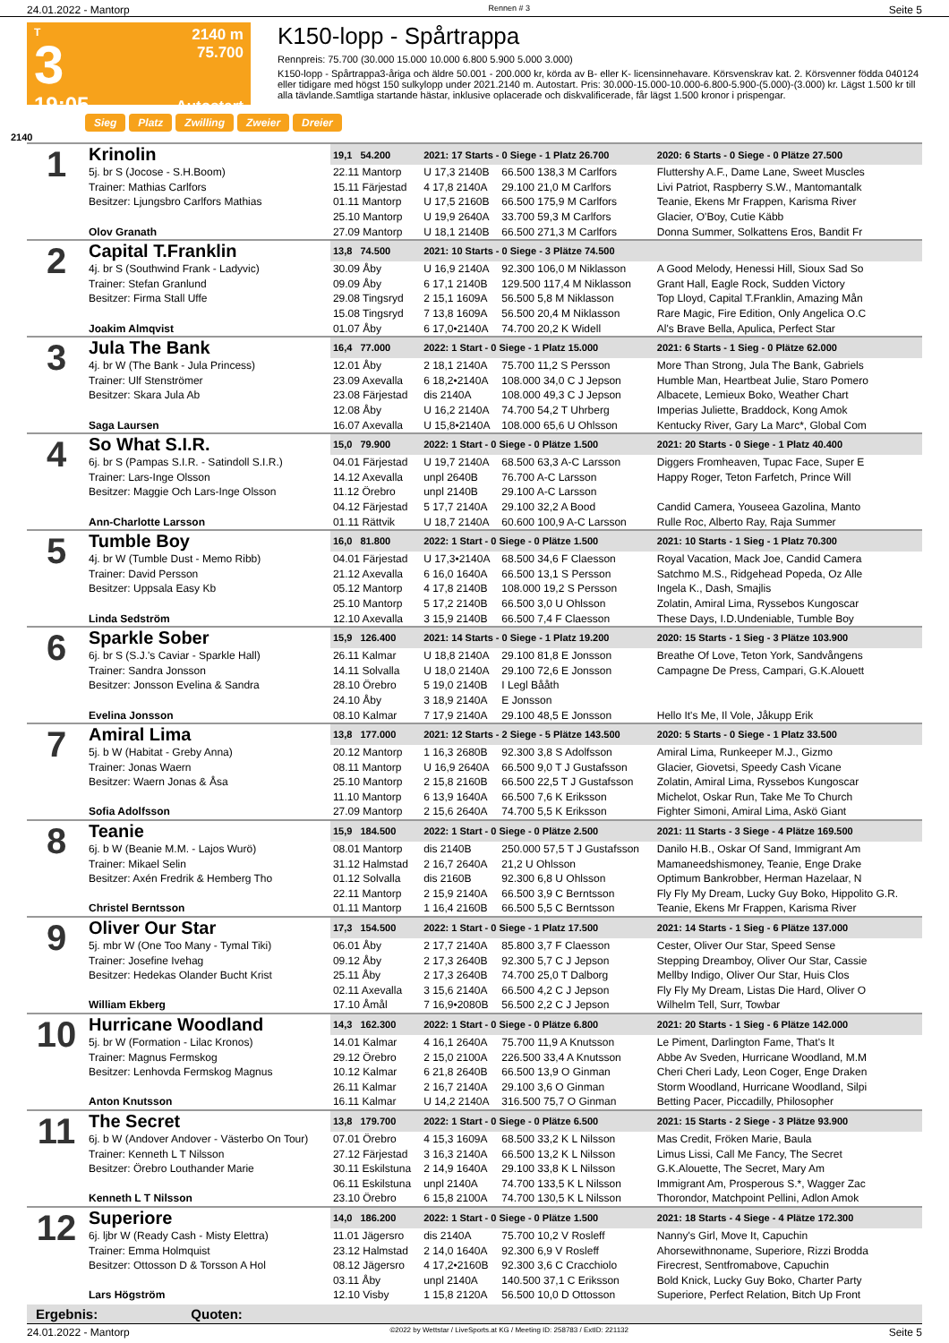24.01.2022 - Mantorp Rennen # 3 Seite 5
T
3
19:05
2140 m
75.700
Autostart
K150-lopp - Spårtrappa
Rennpreis: 75.700 (30.000 15.000 10.000 6.800 5.900 5.000 3.000)
K150-lopp - Spårtrappa3-åriga och äldre 50.001 - 200.000 kr, körda av B- eller K- licensinnehavare. Körsvenskrav kat. 2. Körsvenner födda 040124 eller tidigare med högst 150 sulkylopp under 2021.2140 m. Autostart. Pris: 30.000-15.000-10.000-6.800-5.900-(5.000)-(3.000) kr. Lägst 1.500 kr till alla tävlande.Samtliga startande hästar, inklusive oplacerade och diskvalificerade, får lägst 1.500 kronor i prispengar.
Sieg Platz Zwilling Zweier Dreier
2140
| 1 | Krinolin | 19,1 54.200 | 2021: 17 Starts - 0 Siege - 1 Platz 26.700 | | 2020: 6 Starts - 0 Siege - 0 Plätze 27.500 |
| | 5j. br S (Jocose - S.H.Boom) | 22.11 Mantorp | U 17,3 2140B | 66.500 138,3 M Carlfors | Fluttershy A.F., Dame Lane, Sweet Muscles |
| | Trainer: Mathias Carlfors | 15.11 Färjestad | 4 17,8 2140A | 29.100 21,0 M Carlfors | Livi Patriot, Raspberry S.W., Mantomantalk |
| | Besitzer: Ljungsbro Carlfors Mathias | 01.11 Mantorp | U 17,5 2160B | 66.500 175,9 M Carlfors | Teanie, Ekens Mr Frappen, Karisma River |
| | | 25.10 Mantorp | U 19,9 2640A | 33.700 59,3 M Carlfors | Glacier, O'Boy, Cutie Käbb |
| | Olov Granath | 27.09 Mantorp | U 18,1 2140B | 66.500 271,3 M Carlfors | Donna Summer, Solkattens Eros, Bandit Fr |
| 2 | Capital T.Franklin | 13,8 74.500 | 2021: 10 Starts - 0 Siege - 3 Plätze 74.500 | | |
| | 4j. br S (Southwind Frank - Ladyvic) | 30.09 Åby | U 16,9 2140A | 92.300 106,0 M Niklasson | A Good Melody, Henessi Hill, Sioux Sad So |
| | Trainer: Stefan Granlund | 09.09 Åby | 6 17,1 2140B | 129.500 117,4 M Niklasson | Grant Hall, Eagle Rock, Sudden Victory |
| | Besitzer: Firma Stall Uffe | 29.08 Tingsryd | 2 15,1 1609A | 56.500 5,8 M Niklasson | Top Lloyd, Capital T.Franklin, Amazing Mån |
| | | 15.08 Tingsryd | 7 13,8 1609A | 56.500 20,4 M Niklasson | Rare Magic, Fire Edition, Only Angelica O.C |
| | Joakim Almqvist | 01.07 Åby | 6 17,0•2140A | 74.700 20,2 K Widell | Al's Brave Bella, Apulica, Perfect Star |
| 3 | Jula The Bank | 16,4 77.000 | 2022: 1 Start - 0 Siege - 1 Platz 15.000 | | 2021: 6 Starts - 1 Sieg - 0 Plätze 62.000 |
| | 4j. br W (The Bank - Jula Princess) | 12.01 Åby | 2 18,1 2140A | 75.700 11,2 S Persson | More Than Strong, Jula The Bank, Gabriels |
| | Trainer: Ulf Stenströmer | 23.09 Axevalla | 6 18,2•2140A | 108.000 34,0 C J Jepson | Humble Man, Heartbeat Julie, Staro Pomero |
| | Besitzer: Skara Jula Ab | 23.08 Färjestad | dis 2140A | 108.000 49,3 C J Jepson | Albacete, Lemieux Boko, Weather Chart |
| | | 12.08 Åby | U 16,2 2140A | 74.700 54,2 T Uhrberg | Imperias Juliette, Braddock, Kong Amok |
| | Saga Laursen | 16.07 Axevalla | U 15,8•2140A | 108.000 65,6 U Ohlsson | Kentucky River, Gary La Marc*, Global Com |
| 4 | So What S.I.R. | 15,0 79.900 | 2022: 1 Start - 0 Siege - 0 Plätze 1.500 | | 2021: 20 Starts - 0 Siege - 1 Platz 40.400 |
| | 6j. br S (Pampas S.I.R. - Satindoll S.I.R.) | 04.01 Färjestad | U 19,7 2140A | 68.500 63,3 A-C Larsson | Diggers Fromheaven, Tupac Face, Super E |
| | Trainer: Lars-Inge Olsson | 14.12 Axevalla | unpl 2640B | 76.700 A-C Larsson | Happy Roger, Teton Farfetch, Prince Will |
| | Besitzer: Maggie Och Lars-Inge Olsson | 11.12 Örebro | unpl 2140B | 29.100 A-C Larsson | |
| | | 04.12 Färjestad | 5 17,7 2140A | 29.100 32,2 A Bood | Candid Camera, Youseea Gazolina, Manto |
| | Ann-Charlotte Larsson | 01.11 Rättvik | U 18,7 2140A | 60.600 100,9 A-C Larsson | Rulle Roc, Alberto Ray, Raja Summer |
| 5 | Tumble Boy | 16,0 81.800 | 2022: 1 Start - 0 Siege - 0 Plätze 1.500 | | 2021: 10 Starts - 1 Sieg - 1 Platz 70.300 |
| | 4j. br W (Tumble Dust - Memo Ribb) | 04.01 Färjestad | U 17,3•2140A | 68.500 34,6 F Claesson | Royal Vacation, Mack Joe, Candid Camera |
| | Trainer: David Persson | 21.12 Axevalla | 6 16,0 1640A | 66.500 13,1 S Persson | Satchmo M.S., Ridgehead Popeda, Oz Alle |
| | Besitzer: Uppsala Easy Kb | 05.12 Mantorp | 4 17,8 2140B | 108.000 19,2 S Persson | Ingela K., Dash, Smajlis |
| | | 25.10 Mantorp | 5 17,2 2140B | 66.500 3,0 U Ohlsson | Zolatin, Amiral Lima, Ryssebos Kungoscar |
| | Linda Sedström | 12.10 Axevalla | 3 15,9 2140B | 66.500 7,4 F Claesson | These Days, I.D.Undeniable, Tumble Boy |
| 6 | Sparkle Sober | 15,9 126.400 | 2021: 14 Starts - 0 Siege - 1 Platz 19.200 | | 2020: 15 Starts - 1 Sieg - 3 Plätze 103.900 |
| | 6j. br S (S.J.'s Caviar - Sparkle Hall) | 26.11 Kalmar | U 18,8 2140A | 29.100 81,8 E Jonsson | Breathe Of Love, Teton York, Sandvångens |
| | Trainer: Sandra Jonsson | 14.11 Solvalla | U 18,0 2140A | 29.100 72,6 E Jonsson | Campagne De Press, Campari, G.K.Alouett |
| | Besitzer: Jonsson Evelina & Sandra | 28.10 Örebro | 5 19,0 2140B | I Legl Bååth | |
| | | 24.10 Åby | 3 18,9 2140A | E Jonsson | |
| | Evelina Jonsson | 08.10 Kalmar | 7 17,9 2140A | 29.100 48,5 E Jonsson | Hello It's Me, Il Vole, Jåkupp Erik |
| 7 | Amiral Lima | 13,8 177.000 | 2021: 12 Starts - 2 Siege - 5 Plätze 143.500 | | 2020: 5 Starts - 0 Siege - 1 Platz 33.500 |
| | 5j. b W (Habitat - Greby Anna) | 20.12 Mantorp | 1 16,3 2680B | 92.300 3,8 S Adolfsson | Amiral Lima, Runkeeper M.J., Gizmo |
| | Trainer: Jonas Waern | 08.11 Mantorp | U 16,9 2640A | 66.500 9,0 T J Gustafsson | Glacier, Giovetsi, Speedy Cash Vicane |
| | Besitzer: Waern Jonas & Åsa | 25.10 Mantorp | 2 15,8 2160B | 66.500 22,5 T J Gustafsson | Zolatin, Amiral Lima, Ryssebos Kungoscar |
| | | 11.10 Mantorp | 6 13,9 1640A | 66.500 7,6 K Eriksson | Michelot, Oskar Run, Take Me To Church |
| | Sofia Adolfsson | 27.09 Mantorp | 2 15,6 2640A | 74.700 5,5 K Eriksson | Fighter Simoni, Amiral Lima, Askö Giant |
| 8 | Teanie | 15,9 184.500 | 2022: 1 Start - 0 Siege - 0 Plätze 2.500 | | 2021: 11 Starts - 3 Siege - 4 Plätze 169.500 |
| | 6j. b W (Beanie M.M. - Lajos Wurö) | 08.01 Mantorp | dis 2140B | 250.000 57,5 T J Gustafsson | Danilo H.B., Oskar Of Sand, Immigrant Am |
| | Trainer: Mikael Selin | 31.12 Halmstad | 2 16,7 2640A | 21,2 U Ohlsson | Mamaneedshismoney, Teanie, Enge Drake |
| | Besitzer: Axén Fredrik & Hemberg Tho | 01.12 Solvalla | dis 2160B | 92.300 6,8 U Ohlsson | Optimum Bankrobber, Herman Hazelaar, N |
| | | 22.11 Mantorp | 2 15,9 2140A | 66.500 3,9 C Berntsson | Fly Fly My Dream, Lucky Guy Boko, Hippolito G.R. |
| | Christel Berntsson | 01.11 Mantorp | 1 16,4 2160B | 66.500 5,5 C Berntsson | Teanie, Ekens Mr Frappen, Karisma River |
| 9 | Oliver Our Star | 17,3 154.500 | 2022: 1 Start - 0 Siege - 1 Platz 17.500 | | 2021: 14 Starts - 1 Sieg - 6 Plätze 137.000 |
| | 5j. mbr W (One Too Many - Tymal Tiki) | 06.01 Åby | 2 17,7 2140A | 85.800 3,7 F Claesson | Cester, Oliver Our Star, Speed Sense |
| | Trainer: Josefine Ivehag | 09.12 Åby | 2 17,3 2640B | 92.300 5,7 C J Jepson | Stepping Dreamboy, Oliver Our Star, Cassie |
| | Besitzer: Hedekas Olander Bucht Krist | 25.11 Åby | 2 17,3 2640B | 74.700 25,0 T Dalborg | Mellby Indigo, Oliver Our Star, Huis Clos |
| | | 02.11 Axevalla | 3 15,6 2140A | 66.500 4,2 C J Jepson | Fly Fly My Dream, Listas Die Hard, Oliver O |
| | William Ekberg | 17.10 Åmål | 7 16,9•2080B | 56.500 2,2 C J Jepson | Wilhelm Tell, Surr, Towbar |
| 10 | Hurricane Woodland | 14,3 162.300 | 2022: 1 Start - 0 Siege - 0 Plätze 6.800 | | 2021: 20 Starts - 1 Sieg - 6 Plätze 142.000 |
| | 5j. br W (Formation - Lilac Kronos) | 14.01 Kalmar | 4 16,1 2640A | 75.700 11,9 A Knutsson | Le Piment, Darlington Fame, That's It |
| | Trainer: Magnus Fermskog | 29.12 Örebro | 2 15,0 2100A | 226.500 33,4 A Knutsson | Abbe Av Sveden, Hurricane Woodland, M.M |
| | Besitzer: Lenhovda Fermskog Magnus | 10.12 Kalmar | 6 21,8 2640B | 66.500 13,9 O Ginman | Cheri Cheri Lady, Leon Coger, Enge Draken |
| | | 26.11 Kalmar | 2 16,7 2140A | 29.100 3,6 O Ginman | Storm Woodland, Hurricane Woodland, Silpi |
| | Anton Knutsson | 16.11 Kalmar | U 14,2 2140A | 316.500 75,7 O Ginman | Betting Pacer, Piccadilly, Philosopher |
| 11 | The Secret | 13,8 179.700 | 2022: 1 Start - 0 Siege - 0 Plätze 6.500 | | 2021: 15 Starts - 2 Siege - 3 Plätze 93.900 |
| | 6j. b W (Andover Andover - Västerbo On Tour) | 07.01 Örebro | 4 15,3 1609A | 68.500 33,2 K L Nilsson | Mas Credit, Fröken Marie, Baula |
| | Trainer: Kenneth L T Nilsson | 27.12 Färjestad | 3 16,3 2140A | 66.500 13,2 K L Nilsson | Limus Lissi, Call Me Fancy, The Secret |
| | Besitzer: Örebro Louthander Marie | 30.11 Eskilstuna | 2 14,9 1640A | 29.100 33,8 K L Nilsson | G.K.Alouette, The Secret, Mary Am |
| | | 06.11 Eskilstuna | unpl 2140A | 74.700 133,5 K L Nilsson | Immigrant Am, Prosperous S.*, Wagger Zac |
| | Kenneth L T Nilsson | 23.10 Örebro | 6 15,8 2100A | 74.700 130,5 K L Nilsson | Thorondor, Matchpoint Pellini, Adlon Amok |
| 12 | Superiore | 14,0 186.200 | 2022: 1 Start - 0 Siege - 0 Plätze 1.500 | | 2021: 18 Starts - 4 Siege - 4 Plätze 172.300 |
| | 6j. ljbr W (Ready Cash - Misty Elettra) | 11.01 Jägersro | dis 2140A | 75.700 10,2 V Rosleff | Nanny's Girl, Move It, Capuchin |
| | Trainer: Emma Holmquist | 23.12 Halmstad | 2 14,0 1640A | 92.300 6,9 V Rosleff | Ahorsewithnoname, Superiore, Rizzi Brodda |
| | Besitzer: Ottosson D & Torsson A Hol | 08.12 Jägersro | 4 17,2•2160B | 92.300 3,6 C Cracchiolo | Firecrest, Sentfromabove, Capuchin |
| | | 03.11 Åby | unpl 2140A | 140.500 37,1 C Eriksson | Bold Knick, Lucky Guy Boko, Charter Party |
| | Lars Högström | 12.10 Visby | 1 15,8 2120A | 56.500 10,0 D Ottosson | Superiore, Perfect Relation, Bitch Up Front |
Ergebnis: Quoten:
24.01.2022 - Mantorp ©2022 by Wettstar / LiveSports.at KG / Meeting ID: 258783 / ExtID: 221132 Seite 5